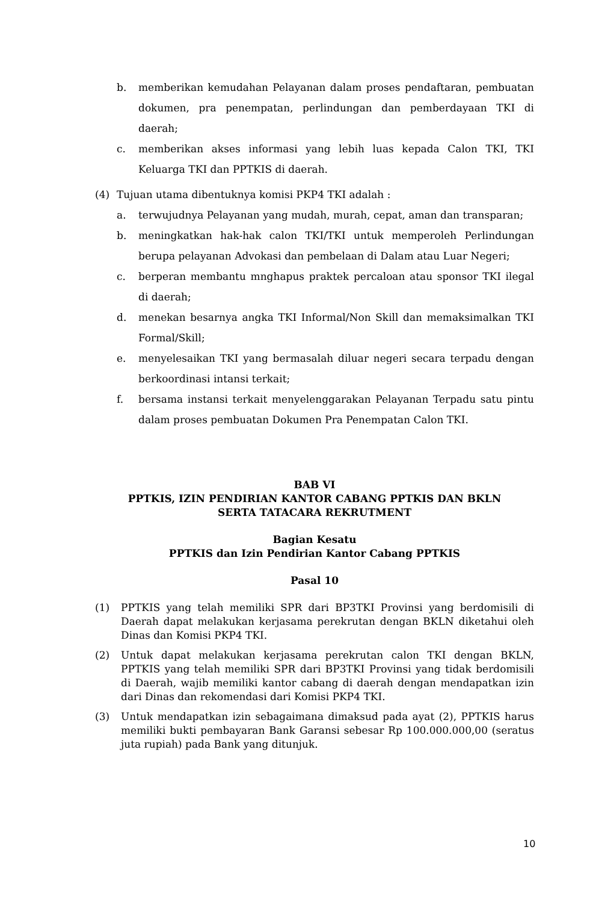b. memberikan kemudahan Pelayanan dalam proses pendaftaran, pembuatan dokumen, pra penempatan, perlindungan dan pemberdayaan TKI di daerah;
c. memberikan akses informasi yang lebih luas kepada Calon TKI, TKI Keluarga TKI dan PPTKIS di daerah.
(4) Tujuan utama dibentuknya komisi PKP4 TKI adalah :
a. terwujudnya Pelayanan yang mudah, murah, cepat, aman dan transparan;
b. meningkatkan hak-hak calon TKI/TKI untuk memperoleh Perlindungan berupa pelayanan Advokasi dan pembelaan di Dalam atau Luar Negeri;
c. berperan membantu mnghapus praktek percaloan atau sponsor TKI ilegal di daerah;
d. menekan besarnya angka TKI Informal/Non Skill dan memaksimalkan TKI Formal/Skill;
e. menyelesaikan TKI yang bermasalah diluar negeri secara terpadu dengan berkoordinasi intansi terkait;
f. bersama instansi terkait menyelenggarakan Pelayanan Terpadu satu pintu dalam proses pembuatan Dokumen Pra Penempatan Calon TKI.
BAB VI
PPTKIS, IZIN PENDIRIAN KANTOR CABANG PPTKIS DAN BKLN
SERTA TATACARA REKRUTMENT
Bagian Kesatu
PPTKIS dan Izin Pendirian Kantor Cabang PPTKIS
Pasal 10
(1) PPTKIS yang telah memiliki SPR dari BP3TKI Provinsi yang berdomisili di Daerah dapat melakukan kerjasama perekrutan dengan BKLN diketahui oleh Dinas dan Komisi PKP4 TKI.
(2) Untuk dapat melakukan kerjasama perekrutan calon TKI dengan BKLN, PPTKIS yang telah memiliki SPR dari BP3TKI Provinsi yang tidak berdomisili di Daerah, wajib memiliki kantor cabang di daerah dengan mendapatkan izin dari Dinas dan rekomendasi dari Komisi PKP4 TKI.
(3) Untuk mendapatkan izin sebagaimana dimaksud pada ayat (2), PPTKIS harus memiliki bukti pembayaran Bank Garansi sebesar Rp 100.000.000,00 (seratus juta rupiah) pada Bank yang ditunjuk.
10